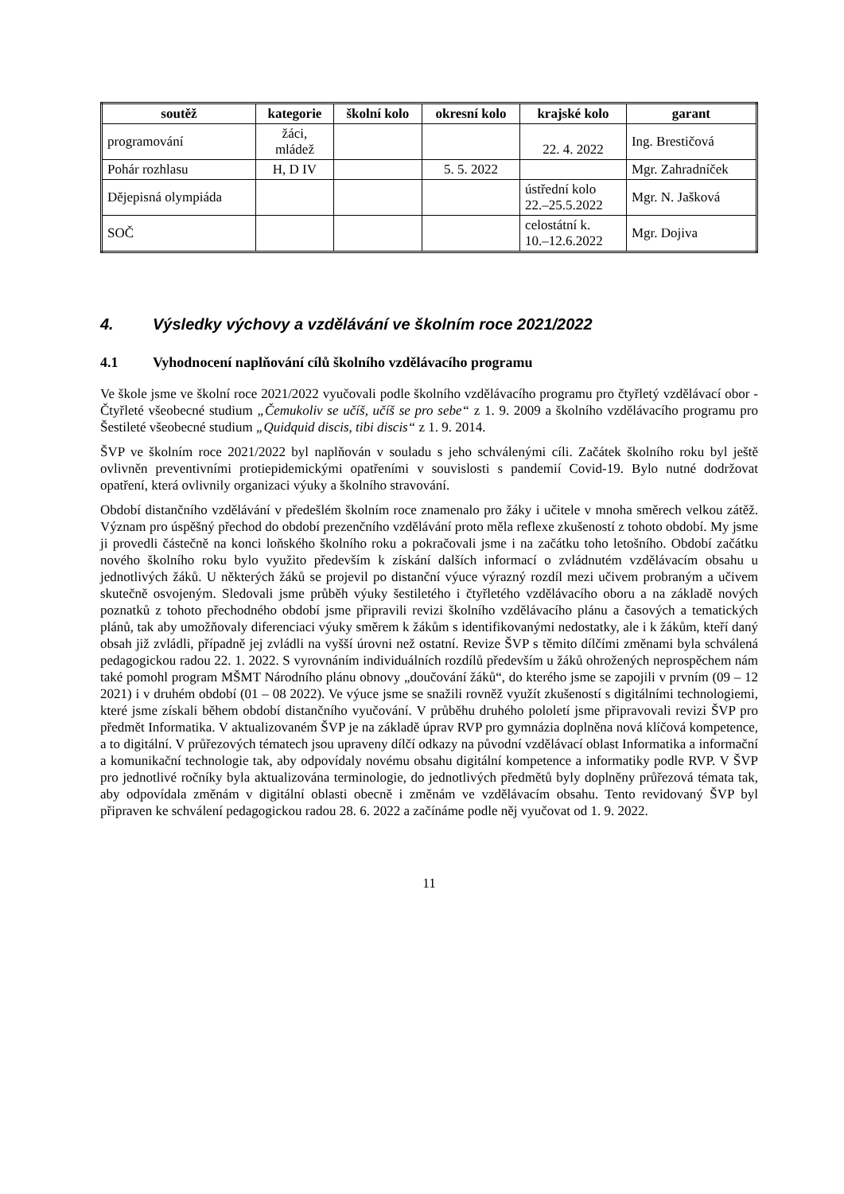| soutěž | kategorie | školní kolo | okresní kolo | krajské kolo | garant |
| --- | --- | --- | --- | --- | --- |
| programování | žáci, mládež | | | 22. 4. 2022 | Ing. Brestičová |
| Pohár rozhlasu | H, D IV | | 5. 5. 2022 | | Mgr. Zahradníček |
| Dějepisná olympiáda | | | | ústřední kolo 22.–25.5.2022 | Mgr. N. Jašková |
| SOČ | | | | celostátní k. 10.–12.6.2022 | Mgr. Dojiva |
4. Výsledky výchovy a vzdělávání ve školním roce 2021/2022
4.1 Vyhodnocení naplňování cílů školního vzdělávacího programu
Ve škole jsme ve školní roce 2021/2022 vyučovali podle školního vzdělávacího programu pro čtyřletý vzdělávací obor - Čtyřleté všeobecné studium „Čemukoliv se učíš, učíš se pro sebe“ z 1. 9. 2009 a školního vzdělávacího programu pro Šestileté všeobecné studium „Quidquid discis, tibi discis“ z 1. 9. 2014.
ŠVP ve školním roce 2021/2022 byl naplňován v souladu s jeho schválenými cíli. Začátek školního roku byl ještě ovlivněn preventivními protiepidemickými opatřeními v souvislosti s pandemií Covid-19. Bylo nutné dodržovat opatření, která ovlivnily organizaci výuky a školního stravování.
Období distančního vzdělávání v předešlém školním roce znamenalo pro žáky i učitele v mnoha směrech velkou zátěž. Význam pro úspěšný přechod do období prezenčního vzdělávání proto měla reflexe zkušeností z tohoto období. My jsme ji provedli částečně na konci loňského školního roku a pokračovali jsme i na začátku toho letošního. Období začátku nového školního roku bylo využito především k získání dalších informací o zvládnutém vzdělávacím obsahu u jednotlivých žáků. U některých žáků se projevil po distanční výuce výrazný rozdíl mezi učivem probraným a učivem skutečně osvojeným. Sledovali jsme průběh výuky šestiletého i čtyřletého vzdělávacího oboru a na základě nových poznatků z tohoto přechodného období jsme připravili revizi školního vzdělávacího plánu a časových a tematických plánů, tak aby umožňovaly diferenciaci výuky směrem k žákům s identifikovanými nedostatky, ale i k žákům, kteří daný obsah již zvládli, případně jej zvládli na vyšší úrovni než ostatní. Revize ŠVP s těmito dílčími změnami byla schválená pedagogickou radou 22. 1. 2022. S vyrovnáním individuálních rozdílů především u žáků ohrožených neprospěchem nám také pomohl program MŠMT Národního plánu obnovy „doučování žáků“, do kterého jsme se zapojili v prvním (09 – 12 2021) i v druhém období (01 – 08 2022). Ve výuce jsme se snažili rovněž využít zkušeností s digitálními technologiemi, které jsme získali během období distančního vyučování. V průběhu druhého pololetí jsme připravovali revizi ŠVP pro předmět Informatika. V aktualizovaném ŠVP je na základě úprav RVP pro gymnázia doplněna nová klíčová kompetence, a to digitální. V průřezových tématech jsou upraveny dílčí odkazy na původní vzdělávací oblast Informatika a informační a komunikační technologie tak, aby odpovídaly novému obsahu digitální kompetence a informatiky podle RVP. V ŠVP pro jednotlivé ročníky byla aktualizována terminologie, do jednotlivých předmětů byly doplněny průřezová témata tak, aby odpovídala změnám v digitální oblasti obecně i změnám ve vzdělávacím obsahu. Tento revidovaný ŠVP byl připraven ke schválení pedagogickou radou 28. 6. 2022 a začínáme podle něj vyučovat od 1. 9. 2022.
11